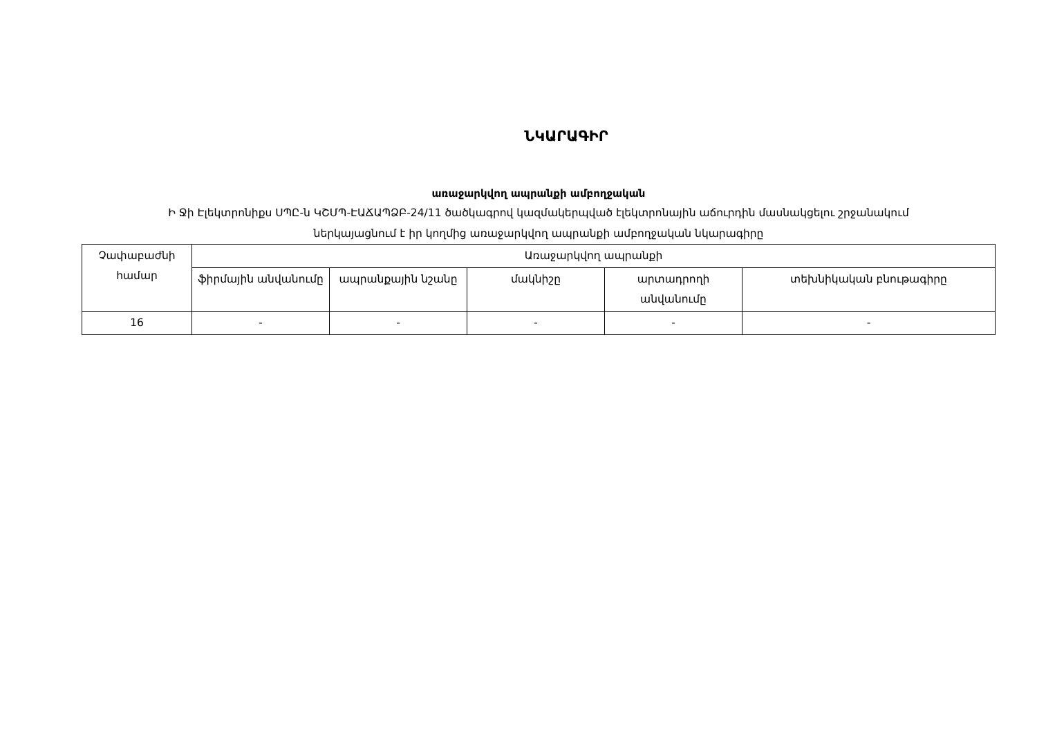ՆԿԱՐԱԳԻՐ
առաջարկվող ապրանքի ամբողջական
Ի Ջի Էլեկտրոնիքս ՍՊԸ-ն ԿՇՄՊ-ԷԱՃԱՊՁԲ-24/11 ծածկագրով կազմակերպված էլեկտրոնային աճուրդին մասնակցելու շրջանակում
ներկայացնում է իր կողմից առաջարկվող ապրանքի ամբողջական նկարագիրը
| Չափաբաժնի համար | Առաջարկվող ապրանքի | | | | |
| --- | --- | --- | --- | --- | --- |
| | ֆիրմային անվանումը | ապրանքային նշանը | մակնիշը | արտադրողի անվանումը | տեխնիկական բնութագիրը |
| 16 | - | - | - | - | - |